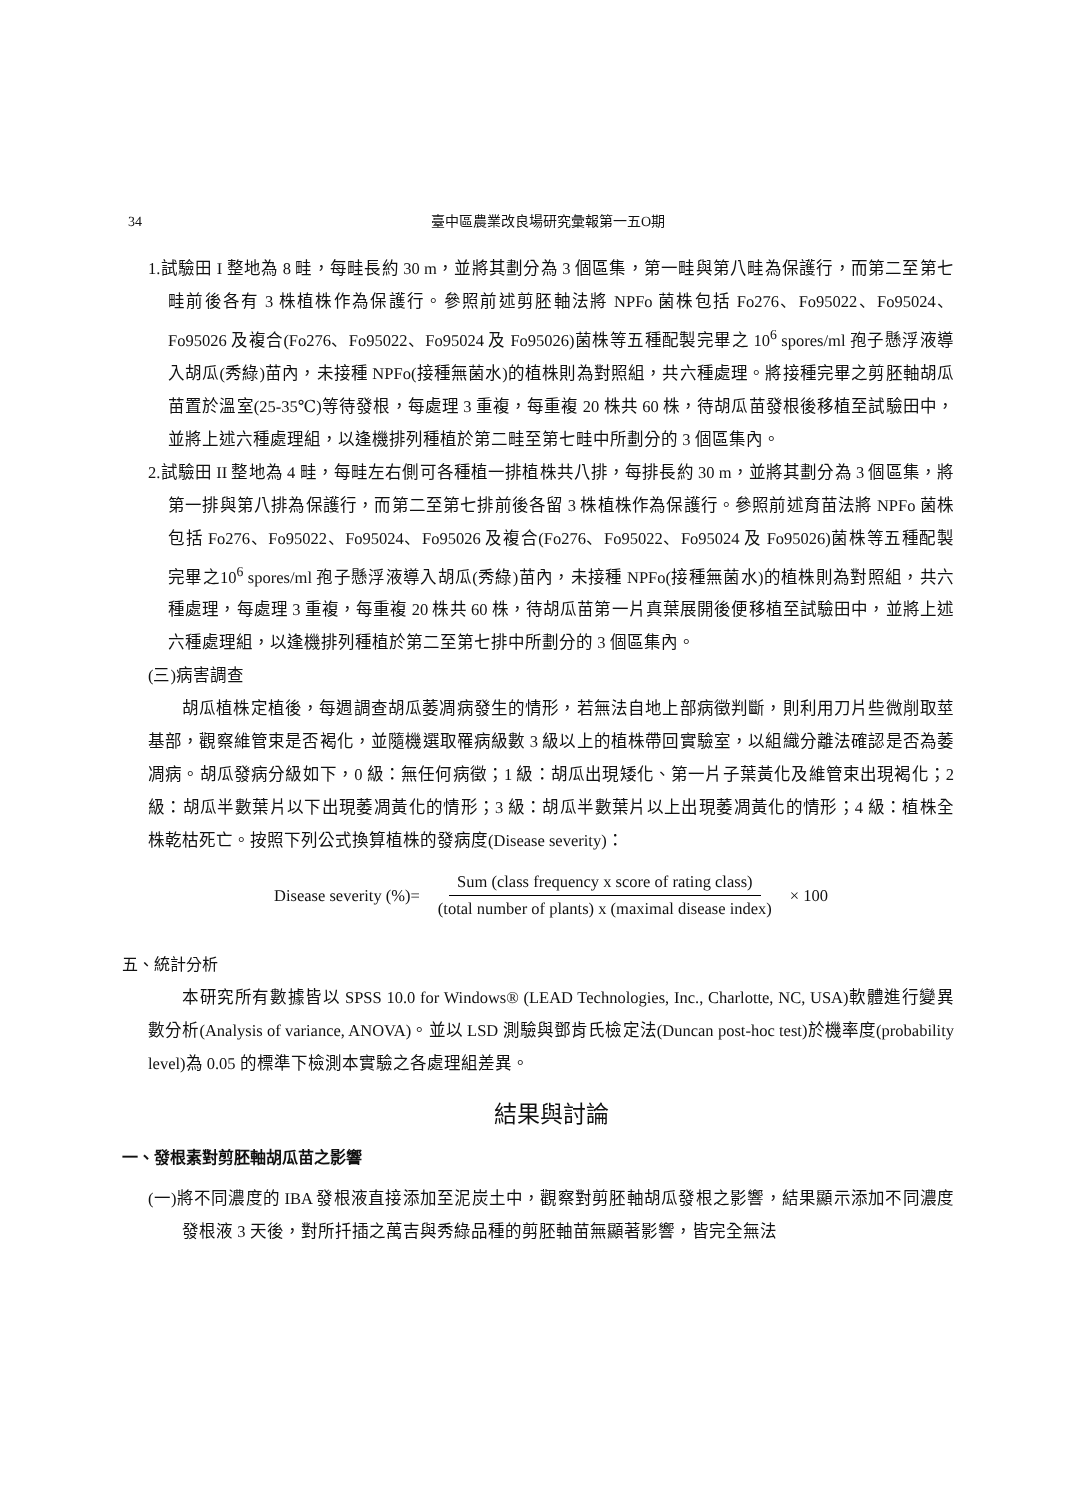34 臺中區農業改良場研究彙報第一五O期
1.試驗田 I 整地為 8 畦，每畦長約 30 m，並將其劃分為 3 個區集，第一畦與第八畦為保護行，而第二至第七畦前後各有 3 株植株作為保護行。參照前述剪胚軸法將 NPFo 菌株包括 Fo276、Fo95022、Fo95024、Fo95026 及複合(Fo276、Fo95022、Fo95024 及 Fo95026)菌株等五種配製完畢之 10<sup>6</sup> spores/ml 孢子懸浮液導入胡瓜(秀綠)苗內，未接種 NPFo(接種無菌水)的植株則為對照組，共六種處理。將接種完畢之剪胚軸胡瓜苗置於溫室(25-35℃)等待發根，每處理 3 重複，每重複 20 株共 60 株，待胡瓜苗發根後移植至試驗田中，並將上述六種處理組，以逢機排列種植於第二畦至第七畦中所劃分的 3 個區集內。
2.試驗田 II 整地為 4 畦，每畦左右側可各種植一排植株共八排，每排長約 30 m，並將其劃分為 3 個區集，將第一排與第八排為保護行，而第二至第七排前後各留 3 株植株作為保護行。參照前述育苗法將 NPFo 菌株包括 Fo276、Fo95022、Fo95024、Fo95026 及複合(Fo276、Fo95022、Fo95024 及 Fo95026)菌株等五種配製完畢之10<sup>6</sup> spores/ml 孢子懸浮液導入胡瓜(秀綠)苗內，未接種 NPFo(接種無菌水)的植株則為對照組，共六種處理，每處理 3 重複，每重複 20 株共 60 株，待胡瓜苗第一片真葉展開後便移植至試驗田中，並將上述六種處理組，以逢機排列種植於第二至第七排中所劃分的 3 個區集內。
(三)病害調查
胡瓜植株定植後，每週調查胡瓜萎凋病發生的情形，若無法自地上部病徵判斷，則利用刀片些微削取莖基部，觀察維管束是否褐化，並隨機選取罹病級數 3 級以上的植株帶回實驗室，以組織分離法確認是否為萎凋病。胡瓜發病分級如下，0 級：無任何病徵；1 級：胡瓜出現矮化、第一片子葉黃化及維管束出現褐化；2 級：胡瓜半數葉片以下出現萎凋黃化的情形；3 級：胡瓜半數葉片以上出現萎凋黃化的情形；4 級：植株全株乾枯死亡。按照下列公式換算植株的發病度(Disease severity)：
Disease severity (%)= Sum (class frequency x score of rating class) (total number of plants) x (maximal disease index) × 100
五、統計分析
本研究所有數據皆以 SPSS 10.0 for Windows® (LEAD Technologies, Inc., Charlotte, NC, USA)軟體進行變異數分析(Analysis of variance, ANOVA)。並以 LSD 測驗與鄧肯氏檢定法(Duncan post-hoc test)於機率度(probability level)為 0.05 的標準下檢測本實驗之各處理組差異。
結果與討論
一、發根素對剪胚軸胡瓜苗之影響
(一)將不同濃度的 IBA 發根液直接添加至泥炭土中，觀察對剪胚軸胡瓜發根之影響，結果顯示添加不同濃度發根液 3 天後，對所扦插之萬吉與秀綠品種的剪胚軸苗無顯著影響，皆完全無法